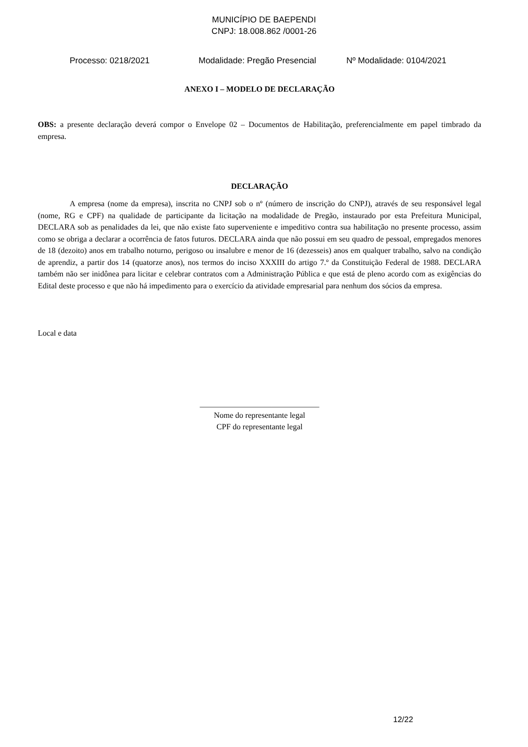MUNICÍPIO DE BAEPENDI
CNPJ: 18.008.862 /0001-26
Processo: 0218/2021 Modalidade: Pregão Presencial Nº Modalidade: 0104/2021
ANEXO I – MODELO DE DECLARAÇÃO
OBS: a presente declaração deverá compor o Envelope 02 – Documentos de Habilitação, preferencialmente em papel timbrado da empresa.
DECLARAÇÃO
A empresa (nome da empresa), inscrita no CNPJ sob o nº (número de inscrição do CNPJ), através de seu responsável legal (nome, RG e CPF) na qualidade de participante da licitação na modalidade de Pregão, instaurado por esta Prefeitura Municipal, DECLARA sob as penalidades da lei, que não existe fato superveniente e impeditivo contra sua habilitação no presente processo, assim como se obriga a declarar a ocorrência de fatos futuros. DECLARA ainda que não possui em seu quadro de pessoal, empregados menores de 18 (dezoito) anos em trabalho noturno, perigoso ou insalubre e menor de 16 (dezesseis) anos em qualquer trabalho, salvo na condição de aprendiz, a partir dos 14 (quatorze anos), nos termos do inciso XXXIII do artigo 7.º da Constituição Federal de 1988. DECLARA também não ser inidônea para licitar e celebrar contratos com a Administração Pública e que está de pleno acordo com as exigências do Edital deste processo e que não há impedimento para o exercício da atividade empresarial para nenhum dos sócios da empresa.
Local e data
______________________________
Nome do representante legal
CPF do representante legal
12/22